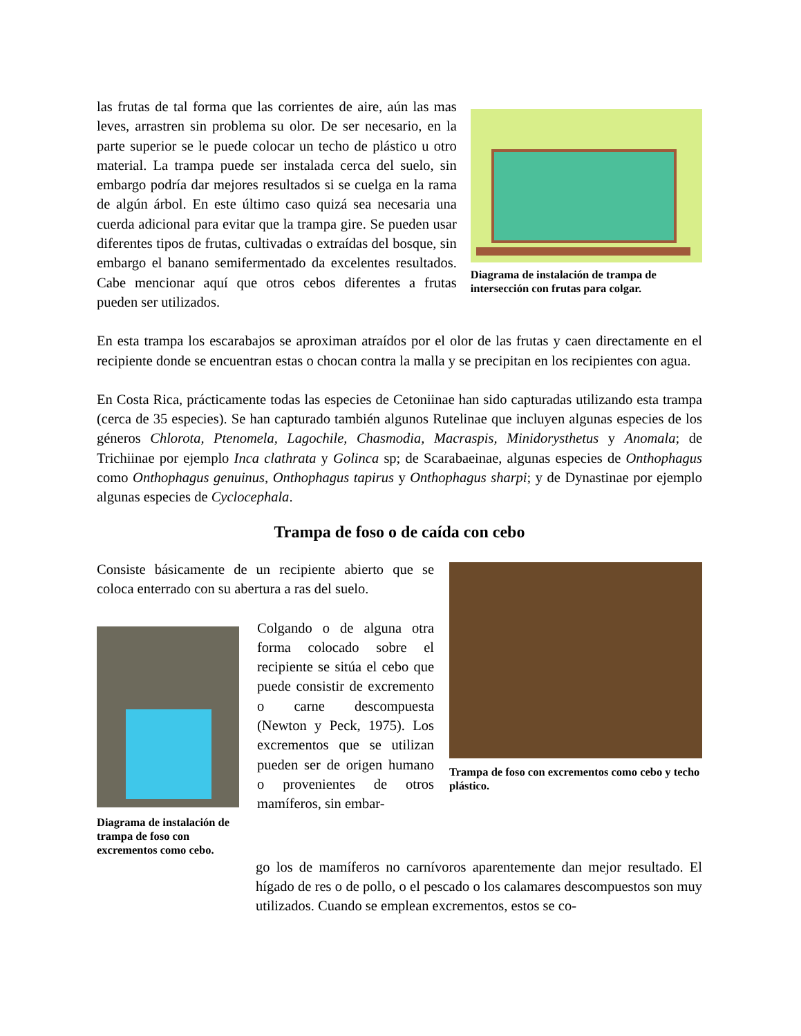las frutas de tal forma que las corrientes de aire, aún las mas leves, arrastren sin problema su olor. De ser necesario, en la parte superior se le puede colocar un techo de plástico u otro material. La trampa puede ser instalada cerca del suelo, sin embargo podría dar mejores resultados si se cuelga en la rama de algún árbol. En este último caso quizá sea necesaria una cuerda adicional para evitar que la trampa gire. Se pueden usar diferentes tipos de frutas, cultivadas o extraídas del bosque, sin embargo el banano semifermentado da excelentes resultados. Cabe mencionar aquí que otros cebos diferentes a frutas pueden ser utilizados.
Diagrama de instalación de trampa de intersección con frutas para colgar.
En esta trampa los escarabajos se aproximan atraídos por el olor de las frutas y caen directamente en el recipiente donde se encuentran estas o chocan contra la malla y se precipitan en los recipientes con agua.
En Costa Rica, prácticamente todas las especies de Cetoniinae han sido capturadas utilizando esta trampa (cerca de 35 especies). Se han capturado también algunos Rutelinae que incluyen algunas especies de los géneros Chlorota, Ptenomela, Lagochile, Chasmodia, Macraspis, Minidorysthetus y Anomala; de Trichiinae por ejemplo Inca clathrata y Golinca sp; de Scarabaeinae, algunas especies de Onthophagus como Onthophagus genuinus, Onthophagus tapirus y Onthophagus sharpi; y de Dynastinae por ejemplo algunas especies de Cyclocephala.
Trampa de foso o de caída con cebo
Consiste básicamente de un recipiente abierto que se coloca enterrado con su abertura a ras del suelo.
Diagrama de instalación de trampa de foso con excrementos como cebo.
Colgando o de alguna otra forma colocado sobre el recipiente se sitúa el cebo que puede consistir de excremento o carne descompuesta (Newton y Peck, 1975). Los excrementos que se utilizan pueden ser de origen humano o provenientes de otros mamíferos, sin embar-
Trampa de foso con excrementos como cebo y techo plástico.
go los de mamíferos no carnívoros aparentemente dan mejor resultado. El hígado de res o de pollo, o el pescado o los calamares descompuestos son muy utilizados. Cuando se emplean excrementos, estos se co-